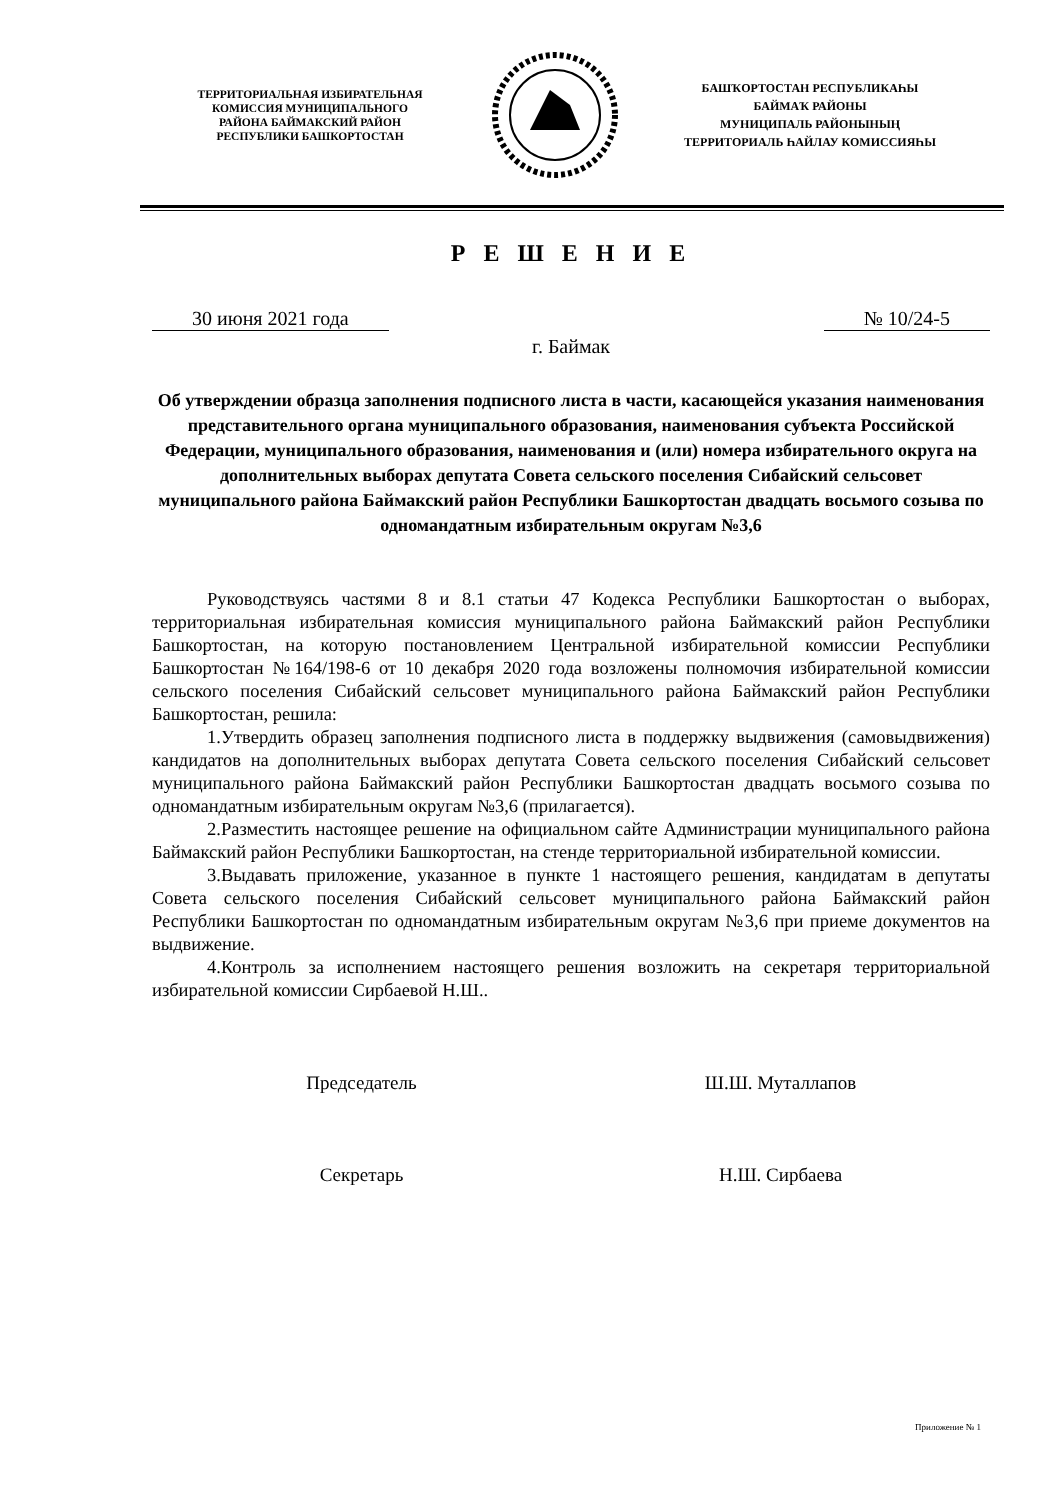ТЕРРИТОРИАЛЬНАЯ ИЗБИРАТЕЛЬНАЯ
КОМИССИЯ МУНИЦИПАЛЬНОГО
РАЙОНА БАЙМАКСКИЙ РАЙОН
РЕСПУБЛИКИ БАШКОРТОСТАН
БАШҠОРТОСТАН РЕСПУБЛИКАҺЫ
БАЙМАҠ РАЙОНЫ
МУНИЦИПАЛЬ РАЙОНЫНЫҢ
ТЕРРИТОРИАЛЬ ҺАЙЛАУ КОМИССИЯҺЫ
Р Е Ш Е Н И Е
30 июня 2021 года № 10/24-5
г. Баймак
Об утверждении образца заполнения подписного листа в части, касающейся указания наименования представительного органа муниципального образования, наименования субъекта Российской Федерации, муниципального образования, наименования и (или) номера избирательного округа на дополнительных выборах депутата Совета сельского поселения Сибайский сельсовет муниципального района Баймакский район Республики Башкортостан двадцать восьмого созыва по одномандатным избирательным округам №3,6
Руководствуясь частями 8 и 8.1 статьи 47 Кодекса Республики Башкортостан о выборах, территориальная избирательная комиссия муниципального района Баймакский район Республики Башкортостан, на которую постановлением Центральной избирательной комиссии Республики Башкортостан №164/198-6 от 10 декабря 2020 года возложены полномочия избирательной комиссии сельского поселения Сибайский сельсовет муниципального района Баймакский район Республики Башкортостан, решила:
1.Утвердить образец заполнения подписного листа в поддержку выдвижения (самовыдвижения) кандидатов на дополнительных выборах депутата Совета сельского поселения Сибайский сельсовет муниципального района Баймакский район Республики Башкортостан двадцать восьмого созыва по одномандатным избирательным округам №3,6 (прилагается).
2.Разместить настоящее решение на официальном сайте Администрации муниципального района Баймакский район Республики Башкортостан, на стенде территориальной избирательной комиссии.
3.Выдавать приложение, указанное в пункте 1 настоящего решения, кандидатам в депутаты Совета сельского поселения Сибайский сельсовет муниципального района Баймакский район Республики Башкортостан по одномандатным избирательным округам №3,6 при приеме документов на выдвижение.
4.Контроль за исполнением настоящего решения возложить на секретаря территориальной избирательной комиссии Сирбаевой Н.Ш..
Председатель Ш.Ш. Муталлапов
Секретарь Н.Ш. Сирбаева
Приложение № 1